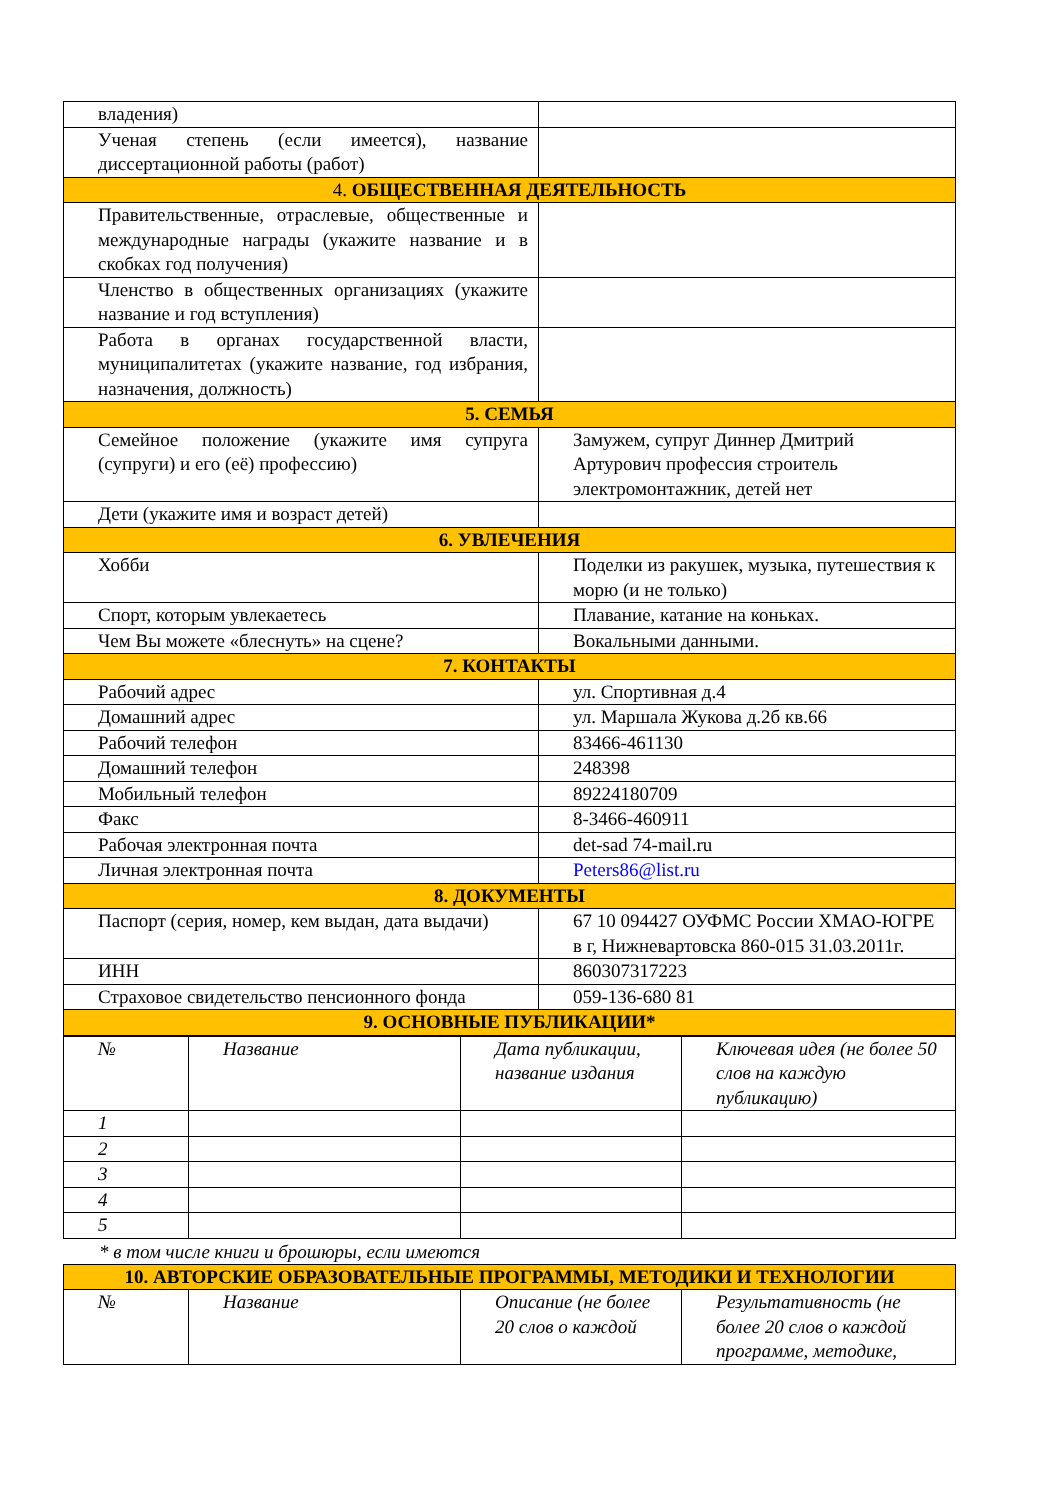| владения) | |
| Ученая степень (если имеется), название диссертационной работы (работ) | |
| 4. ОБЩЕСТВЕННАЯ ДЕЯТЕЛЬНОСТЬ | |
| Правительственные, отраслевые, общественные и международные награды (укажите название и в скобках год получения) | |
| Членство в общественных организациях (укажите название и год вступления) | |
| Работа в органах государственной власти, муниципалитетах (укажите название, год избрания, назначения, должность) | |
| 5. СЕМЬЯ | |
| Семейное положение (укажите имя супруга (супруги) и его (её) профессию) | Замужем, супруг Диннер Дмитрий Артурович профессия строитель электромонтажник, детей нет |
| Дети (укажите имя и возраст детей) | |
| 6. УВЛЕЧЕНИЯ | |
| Хобби | Поделки из ракушек, музыка, путешествия к морю (и не только) |
| Спорт, которым увлекаетесь | Плавание, катание на коньках. |
| Чем Вы можете «блеснуть» на сцене? | Вокальными данными. |
| 7. КОНТАКТЫ | |
| Рабочий адрес | ул. Спортивная д.4 |
| Домашний адрес | ул. Маршала Жукова д.2б кв.66 |
| Рабочий телефон | 83466-461130 |
| Домашний телефон | 248398 |
| Мобильный телефон | 89224180709 |
| Факс | 8-3466-460911 |
| Рабочая электронная почта | det-sad 74-mail.ru |
| Личная электронная почта | Peters86@list.ru |
| 8. ДОКУМЕНТЫ | |
| Паспорт (серия, номер, кем выдан, дата выдачи) | 67 10 094427 ОУФМС России ХМАО-ЮГРЕ в г, Нижневартовска 860-015 31.03.2011г. |
| ИНН | 860307317223 |
| Страховое свидетельство пенсионного фонда | 059-136-680 81 |
| 9. ОСНОВНЫЕ ПУБЛИКАЦИИ* | |
| № | Название | Дата публикации, название издания | Ключевая идея (не более 50 слов на каждую публикацию) |
| 1 | | | |
| 2 | | | |
| 3 | | | |
| 4 | | | |
| 5 | | | |
* в том числе книги и брошюры, если имеются
| 10. АВТОРСКИЕ ОБРАЗОВАТЕЛЬНЫЕ ПРОГРАММЫ, МЕТОДИКИ И ТЕХНОЛОГИИ | | | |
| № | Название | Описание (не более 20 слов о каждой | Результативность (не более 20 слов о каждой программе, методике, |